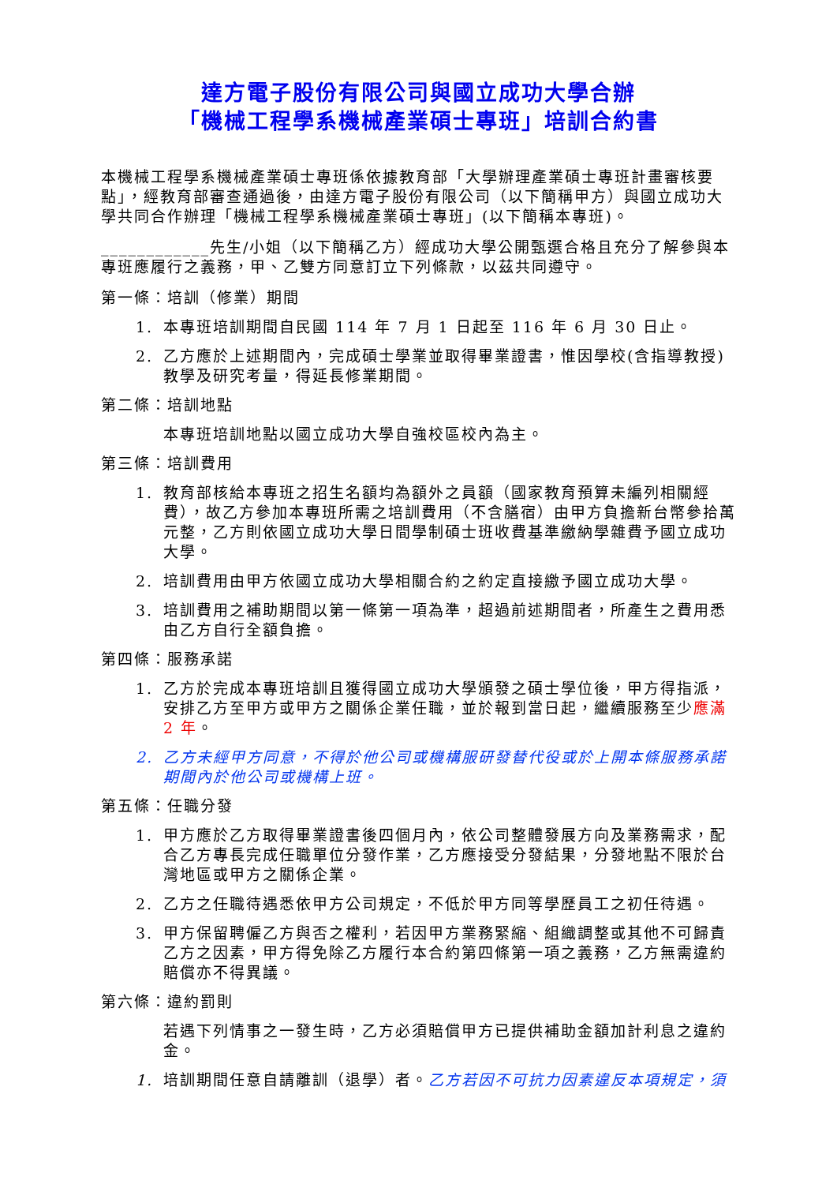達方電子股份有限公司與國立成功大學合辦
「機械工程學系機械產業碩士專班」培訓合約書
本機械工程學系機械產業碩士專班係依據教育部「大學辦理產業碩士專班計畫審核要點」，經教育部審查通過後，由達方電子股份有限公司（以下簡稱甲方）與國立成功大學共同合作辦理「機械工程學系機械產業碩士專班」(以下簡稱本專班)。
____________先生/小姐（以下簡稱乙方）經成功大學公開甄選合格且充分了解參與本專班應履行之義務，甲、乙雙方同意訂立下列條款，以茲共同遵守。
第一條：培訓（修業）期間
1. 本專班培訓期間自民國 114 年 7 月 1 日起至 116 年 6 月 30 日止。
2. 乙方應於上述期間內，完成碩士學業並取得畢業證書，惟因學校(含指導教授)教學及研究考量，得延長修業期間。
第二條：培訓地點
本專班培訓地點以國立成功大學自強校區校內為主。
第三條：培訓費用
1. 教育部核給本專班之招生名額均為額外之員額（國家教育預算未編列相關經費），故乙方參加本專班所需之培訓費用（不含膳宿）由甲方負擔新台幣參拾萬元整，乙方則依國立成功大學日間學制碩士班收費基準繳納學雜費予國立成功大學。
2. 培訓費用由甲方依國立成功大學相關合約之約定直接繳予國立成功大學。
3. 培訓費用之補助期間以第一條第一項為準，超過前述期間者，所產生之費用悉由乙方自行全額負擔。
第四條：服務承諾
1. 乙方於完成本專班培訓且獲得國立成功大學頒發之碩士學位後，甲方得指派，安排乙方至甲方或甲方之關係企業任職，並於報到當日起，繼續服務至少應滿 2 年。
2. 乙方未經甲方同意，不得於他公司或機構服研發替代役或於上開本條服務承諾期間內於他公司或機構上班。
第五條：任職分發
1. 甲方應於乙方取得畢業證書後四個月內，依公司整體發展方向及業務需求，配合乙方專長完成任職單位分發作業，乙方應接受分發結果，分發地點不限於台灣地區或甲方之關係企業。
2. 乙方之任職待遇悉依甲方公司規定，不低於甲方同等學歷員工之初任待遇。
3. 甲方保留聘僱乙方與否之權利，若因甲方業務緊縮、組織調整或其他不可歸責乙方之因素，甲方得免除乙方履行本合約第四條第一項之義務，乙方無需違約賠償亦不得異議。
第六條：違約罰則
若遇下列情事之一發生時，乙方必須賠償甲方已提供補助金額加計利息之違約金。
1. 培訓期間任意自請離訓（退學）者。乙方若因不可抗力因素違反本項規定，須